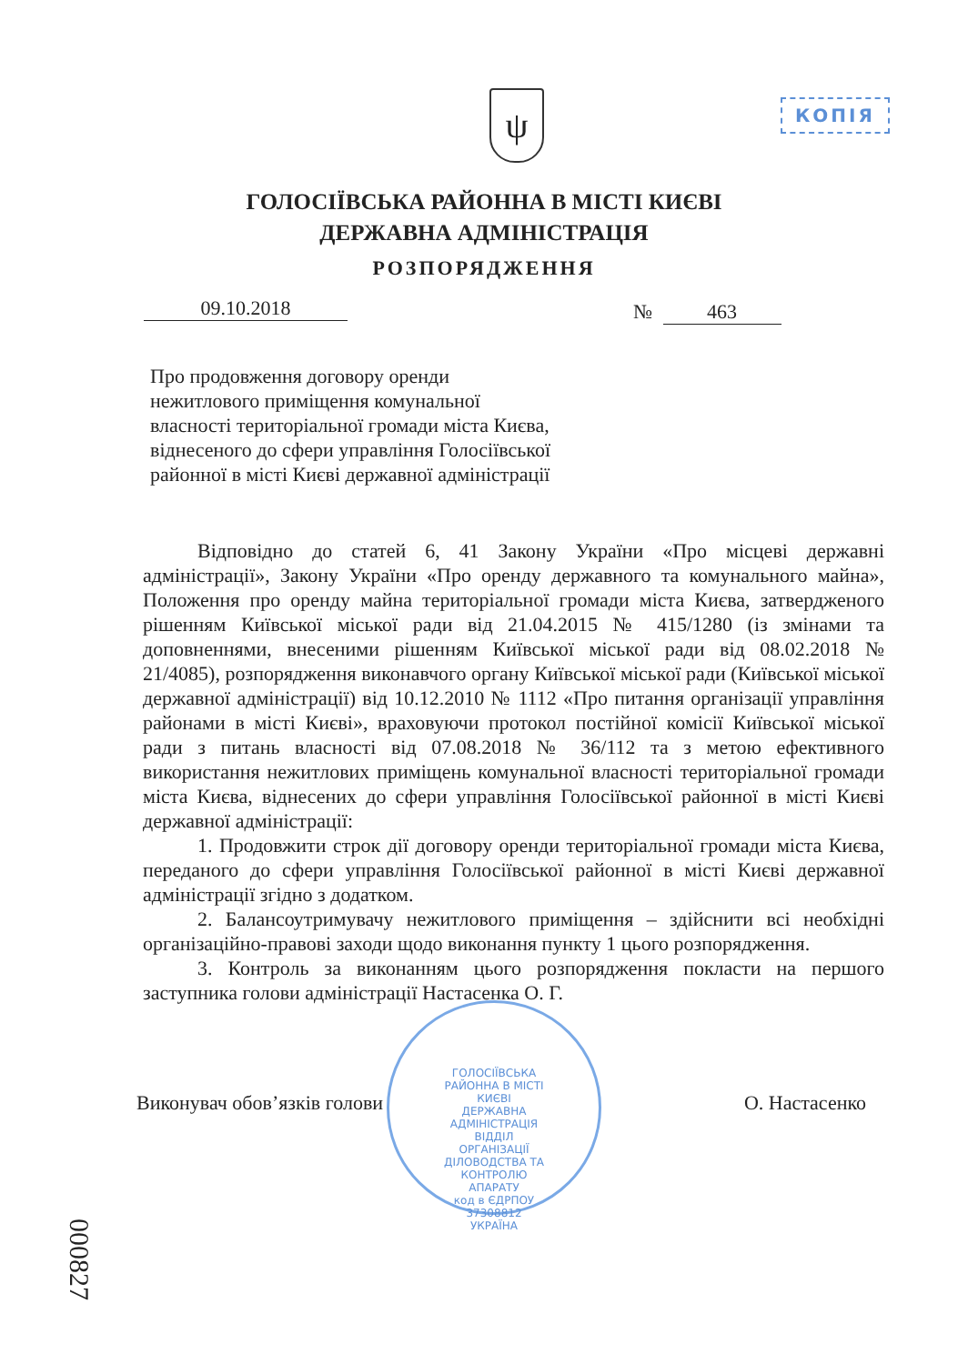ψ КОПІЯ
ГОЛОСІЇВСЬКА РАЙОННА В МІСТІ КИЄВІ
ДЕРЖАВНА АДМІНІСТРАЦІЯ
РОЗПОРЯДЖЕННЯ
09.10.2018 № 463
Про продовження договору оренди
нежитлового приміщення комунальної
власності територіальної громади міста Києва,
віднесеного до сфери управління Голосіївської
районної в місті Києві державної адміністрації
Відповідно до статей 6, 41 Закону України «Про місцеві державні адміністрації», Закону України «Про оренду державного та комунального майна», Положення про оренду майна територіальної громади міста Києва, затвердженого рішенням Київської міської ради від 21.04.2015 № 415/1280 (із змінами та доповненнями, внесеними рішенням Київської міської ради від 08.02.2018 № 21/4085), розпорядження виконавчого органу Київської міської ради (Київської міської державної адміністрації) від 10.12.2010 № 1112 «Про питання організації управління районами в місті Києві», враховуючи протокол постійної комісії Київської міської ради з питань власності від 07.08.2018 № 36/112 та з метою ефективного використання нежитлових приміщень комунальної власності територіальної громади міста Києва, віднесених до сфери управління Голосіївської районної в місті Києві державної адміністрації:
1. Продовжити строк дії договору оренди територіальної громади міста Києва, переданого до сфери управління Голосіївської районної в місті Києві державної адміністрації згідно з додатком.
2. Балансоутримувачу нежитлового приміщення – здійснити всі необхідні організаційно-правові заходи щодо виконання пункту 1 цього розпорядження.
3. Контроль за виконанням цього розпорядження покласти на першого заступника голови адміністрації Настасенка О. Г.
ГОЛОСІЇВСЬКА РАЙОННА В МІСТІ КИЄВІ ДЕРЖАВНА АДМІНІСТРАЦІЯ
ВІДДІЛ ОРГАНІЗАЦІЇ ДІЛОВОДСТВА ТА КОНТРОЛЮ АПАРАТУ
код в ЄДРПОУ 37308812 УКРАЇНА
Виконувач обов’язків голови О. Настасенко
000827